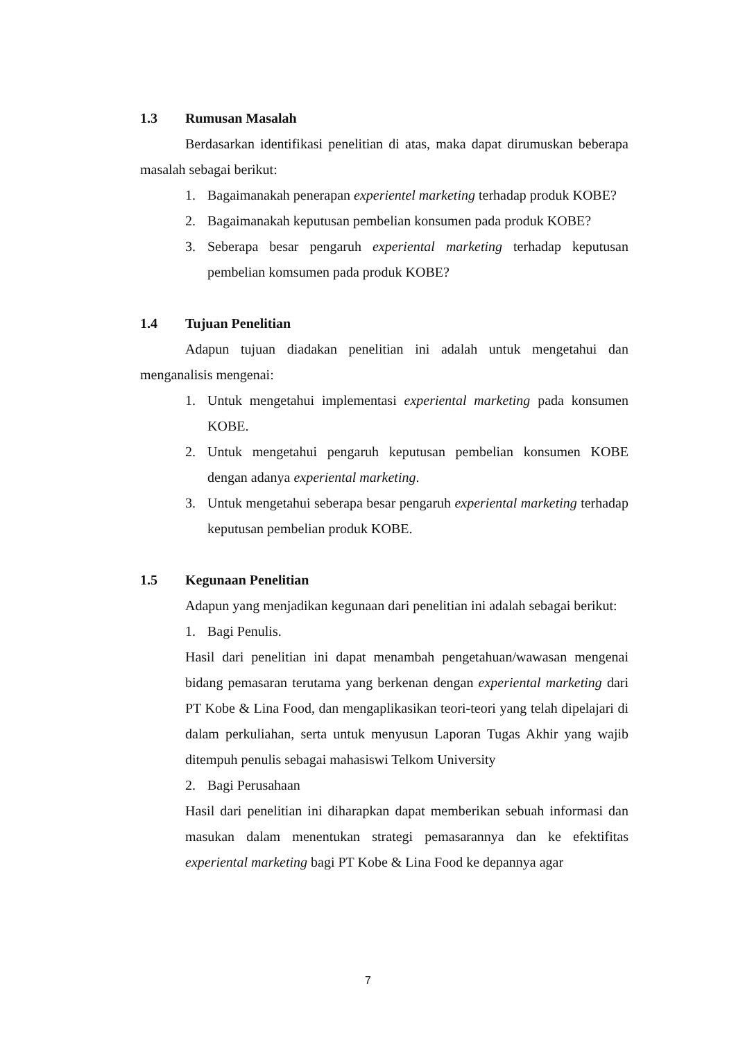1.3 Rumusan Masalah
Berdasarkan identifikasi penelitian di atas, maka dapat dirumuskan beberapa masalah sebagai berikut:
1. Bagaimanakah penerapan experientel marketing terhadap produk KOBE?
2. Bagaimanakah keputusan pembelian konsumen pada produk KOBE?
3. Seberapa besar pengaruh experiental marketing terhadap keputusan pembelian komsumen pada produk KOBE?
1.4 Tujuan Penelitian
Adapun tujuan diadakan penelitian ini adalah untuk mengetahui dan menganalisis mengenai:
1. Untuk mengetahui implementasi experiental marketing pada konsumen KOBE.
2. Untuk mengetahui pengaruh keputusan pembelian konsumen KOBE dengan adanya experiental marketing.
3. Untuk mengetahui seberapa besar pengaruh experiental marketing terhadap keputusan pembelian produk KOBE.
1.5 Kegunaan Penelitian
Adapun yang menjadikan kegunaan dari penelitian ini adalah sebagai berikut:
1. Bagi Penulis.
Hasil dari penelitian ini dapat menambah pengetahuan/wawasan mengenai bidang pemasaran terutama yang berkenan dengan experiental marketing dari PT Kobe & Lina Food, dan mengaplikasikan teori-teori yang telah dipelajari di dalam perkuliahan, serta untuk menyusun Laporan Tugas Akhir yang wajib ditempuh penulis sebagai mahasiswi Telkom University
2. Bagi Perusahaan
Hasil dari penelitian ini diharapkan dapat memberikan sebuah informasi dan masukan dalam menentukan strategi pemasarannya dan ke efektifitas experiental marketing bagi PT Kobe & Lina Food ke depannya agar
7